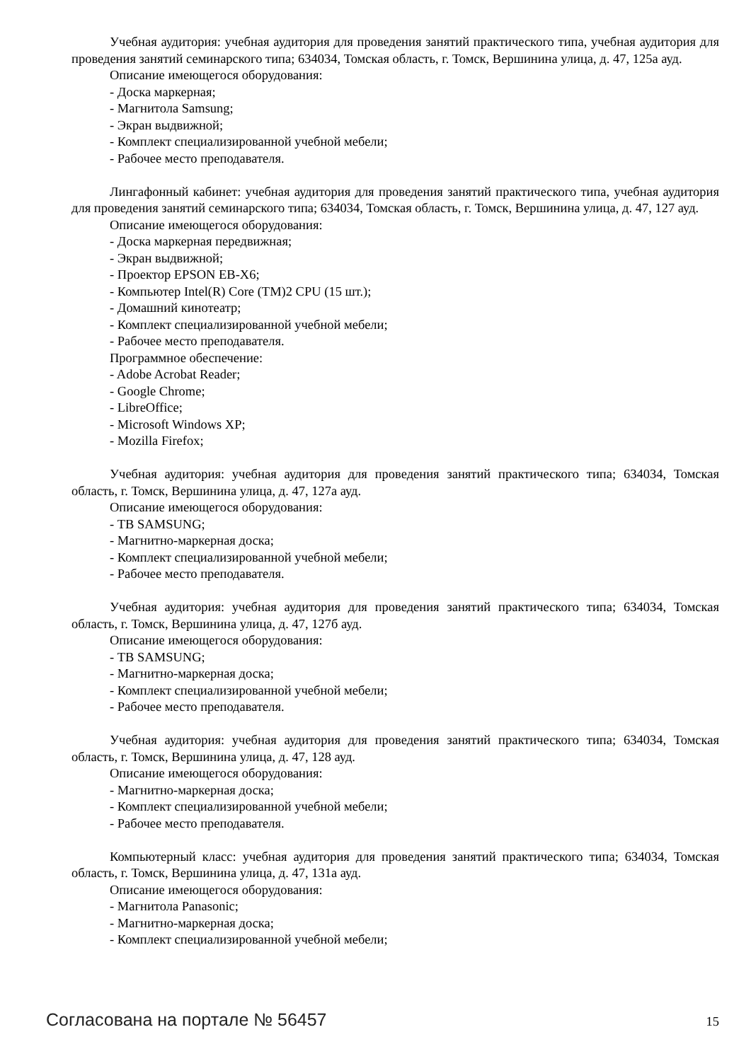Учебная аудитория: учебная аудитория для проведения занятий практического типа, учебная аудитория для проведения занятий семинарского типа; 634034, Томская область, г. Томск, Вершинина улица, д. 47, 125а ауд.
Описание имеющегося оборудования:
- Доска маркерная;
- Магнитола Samsung;
- Экран выдвижной;
- Комплект специализированной учебной мебели;
- Рабочее место преподавателя.
Лингафонный кабинет: учебная аудитория для проведения занятий практического типа, учебная аудитория для проведения занятий семинарского типа; 634034, Томская область, г. Томск, Вершинина улица, д. 47, 127 ауд.
Описание имеющегося оборудования:
- Доска маркерная передвижная;
- Экран выдвижной;
- Проектор EPSON EB-X6;
- Компьютер Intel(R) Core (TM)2 CPU (15 шт.);
- Домашний кинотеатр;
- Комплект специализированной учебной мебели;
- Рабочее место преподавателя.
Программное обеспечение:
- Adobe Acrobat Reader;
- Google Chrome;
- LibreOffice;
- Microsoft Windows XP;
- Mozilla Firefox;
Учебная аудитория: учебная аудитория для проведения занятий практического типа; 634034, Томская область, г. Томск, Вершинина улица, д. 47, 127а ауд.
Описание имеющегося оборудования:
- ТВ SAMSUNG;
- Магнитно-маркерная доска;
- Комплект специализированной учебной мебели;
- Рабочее место преподавателя.
Учебная аудитория: учебная аудитория для проведения занятий практического типа; 634034, Томская область, г. Томск, Вершинина улица, д. 47, 127б ауд.
Описание имеющегося оборудования:
- ТВ SAMSUNG;
- Магнитно-маркерная доска;
- Комплект специализированной учебной мебели;
- Рабочее место преподавателя.
Учебная аудитория: учебная аудитория для проведения занятий практического типа; 634034, Томская область, г. Томск, Вершинина улица, д. 47, 128 ауд.
Описание имеющегося оборудования:
- Магнитно-маркерная доска;
- Комплект специализированной учебной мебели;
- Рабочее место преподавателя.
Компьютерный класс: учебная аудитория для проведения занятий практического типа; 634034, Томская область, г. Томск, Вершинина улица, д. 47, 131а ауд.
Описание имеющегося оборудования:
- Магнитола Panasonic;
- Магнитно-маркерная доска;
- Комплект специализированной учебной мебели;
Согласована на портале № 56457 15